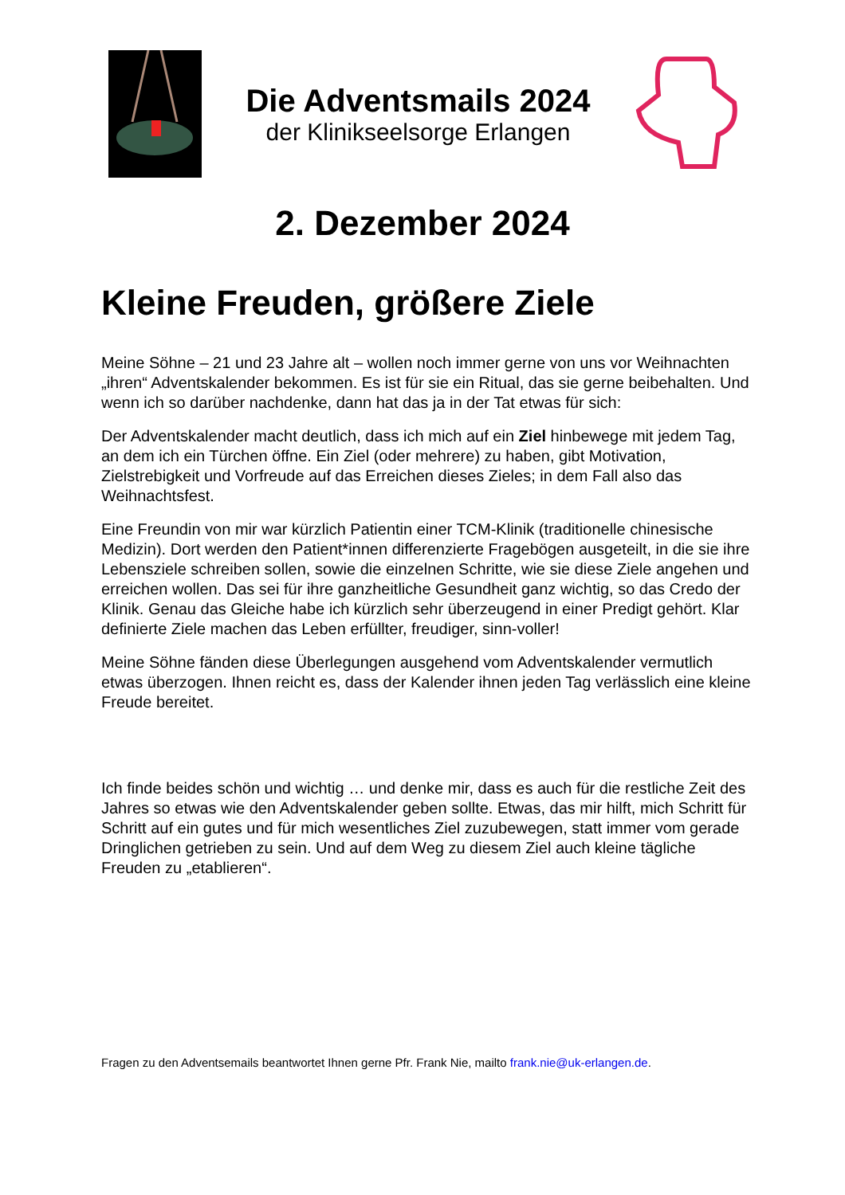Die Adventsmails 2024
der Klinikseelsorge Erlangen
2. Dezember 2024
Kleine Freuden, größere Ziele
Meine Söhne – 21 und 23 Jahre alt – wollen noch immer gerne von uns vor Weihnachten „ihren“ Adventskalender bekommen. Es ist für sie ein Ritual, das sie gerne beibehalten. Und wenn ich so darüber nachdenke, dann hat das ja in der Tat etwas für sich:
Der Adventskalender macht deutlich, dass ich mich auf ein Ziel hinbewege mit jedem Tag, an dem ich ein Türchen öffne. Ein Ziel (oder mehrere) zu haben, gibt Motivation, Zielstrebigkeit und Vorfreude auf das Erreichen dieses Zieles; in dem Fall also das Weihnachtsfest.
Eine Freundin von mir war kürzlich Patientin einer TCM-Klinik (traditionelle chinesische Medizin). Dort werden den Patient*innen differenzierte Fragebögen ausgeteilt, in die sie ihre Lebensziele schreiben sollen, sowie die einzelnen Schritte, wie sie diese Ziele angehen und erreichen wollen. Das sei für ihre ganzheitliche Gesundheit ganz wichtig, so das Credo der Klinik. Genau das Gleiche habe ich kürzlich sehr überzeugend in einer Predigt gehört. Klar definierte Ziele machen das Leben erfüllter, freudiger, sinn-voller!
Meine Söhne fänden diese Überlegungen ausgehend vom Adventskalender vermutlich etwas überzogen. Ihnen reicht es, dass der Kalender ihnen jeden Tag verlässlich eine kleine Freude bereitet.
Ich finde beides schön und wichtig … und denke mir, dass es auch für die restliche Zeit des Jahres so etwas wie den Adventskalender geben sollte. Etwas, das mir hilft, mich Schritt für Schritt auf ein gutes und für mich wesentliches Ziel zuzubewegen, statt immer vom gerade Dringlichen getrieben zu sein. Und auf dem Weg zu diesem Ziel auch kleine tägliche Freuden zu „etablieren“.
Fragen zu den Adventsemails beantwortet Ihnen gerne Pfr. Frank Nie, mailto frank.nie@uk-erlangen.de.